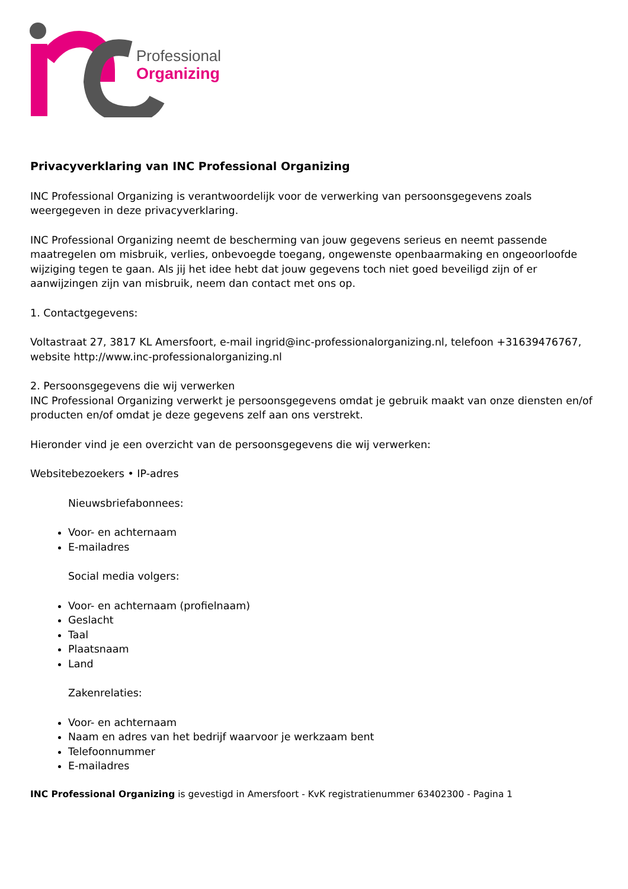Professional
Organizing
Privacyverklaring van INC Professional Organizing
INC Professional Organizing is verantwoordelijk voor de verwerking van persoonsgegevens zoals weergegeven in deze privacyverklaring.
INC Professional Organizing neemt de bescherming van jouw gegevens serieus en neemt passende maatregelen om misbruik, verlies, onbevoegde toegang, ongewenste openbaarmaking en ongeoorloofde wijziging tegen te gaan. Als jij het idee hebt dat jouw gegevens toch niet goed beveiligd zijn of er aanwijzingen zijn van misbruik, neem dan contact met ons op.
1. Contactgegevens:
Voltastraat 27, 3817 KL Amersfoort, e-mail ingrid@inc-professionalorganizing.nl, telefoon +31639476767, website http://www.inc-professionalorganizing.nl
2. Persoonsgegevens die wij verwerken
INC Professional Organizing verwerkt je persoonsgegevens omdat je gebruik maakt van onze diensten en/of producten en/of omdat je deze gegevens zelf aan ons verstrekt.
Hieronder vind je een overzicht van de persoonsgegevens die wij verwerken:
Websitebezoekers • IP-adres
Nieuwsbriefabonnees:
Voor- en achternaam
E-mailadres
Social media volgers:
Voor- en achternaam (profielnaam)
Geslacht
Taal
Plaatsnaam
Land
Zakenrelaties:
Voor- en achternaam
Naam en adres van het bedrijf waarvoor je werkzaam bent
Telefoonnummer
E-mailadres
INC Professional Organizing is gevestigd in Amersfoort - KvK registratienummer 63402300 - Pagina 1